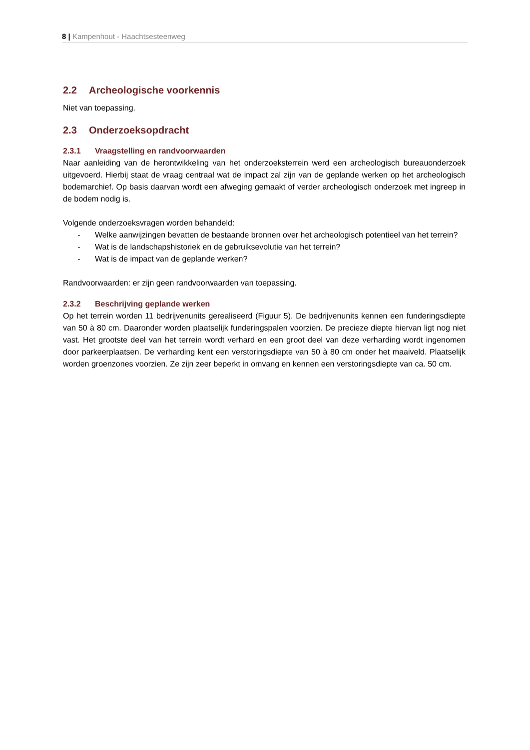8 | Kampenhout - Haachtsesteenweg
2.2 Archeologische voorkennis
Niet van toepassing.
2.3 Onderzoeksopdracht
2.3.1 Vraagstelling en randvoorwaarden
Naar aanleiding van de herontwikkeling van het onderzoeksterrein werd een archeologisch bureauonderzoek uitgevoerd. Hierbij staat de vraag centraal wat de impact zal zijn van de geplande werken op het archeologisch bodemarchief. Op basis daarvan wordt een afweging gemaakt of verder archeologisch onderzoek met ingreep in de bodem nodig is.
Volgende onderzoeksvragen worden behandeld:
- Welke aanwijzingen bevatten de bestaande bronnen over het archeologisch potentieel van het terrein?
- Wat is de landschapshistoriek en de gebruiksevolutie van het terrein?
- Wat is de impact van de geplande werken?
Randvoorwaarden: er zijn geen randvoorwaarden van toepassing.
2.3.2 Beschrijving geplande werken
Op het terrein worden 11 bedrijvenunits gerealiseerd (Figuur 5). De bedrijvenunits kennen een funderingsdiepte van 50 à 80 cm. Daaronder worden plaatselijk funderingspalen voorzien. De precieze diepte hiervan ligt nog niet vast. Het grootste deel van het terrein wordt verhard en een groot deel van deze verharding wordt ingenomen door parkeerplaatsen. De verharding kent een verstoringsdiepte van 50 à 80 cm onder het maaiveld. Plaatselijk worden groenzones voorzien. Ze zijn zeer beperkt in omvang en kennen een verstoringsdiepte van ca. 50 cm.